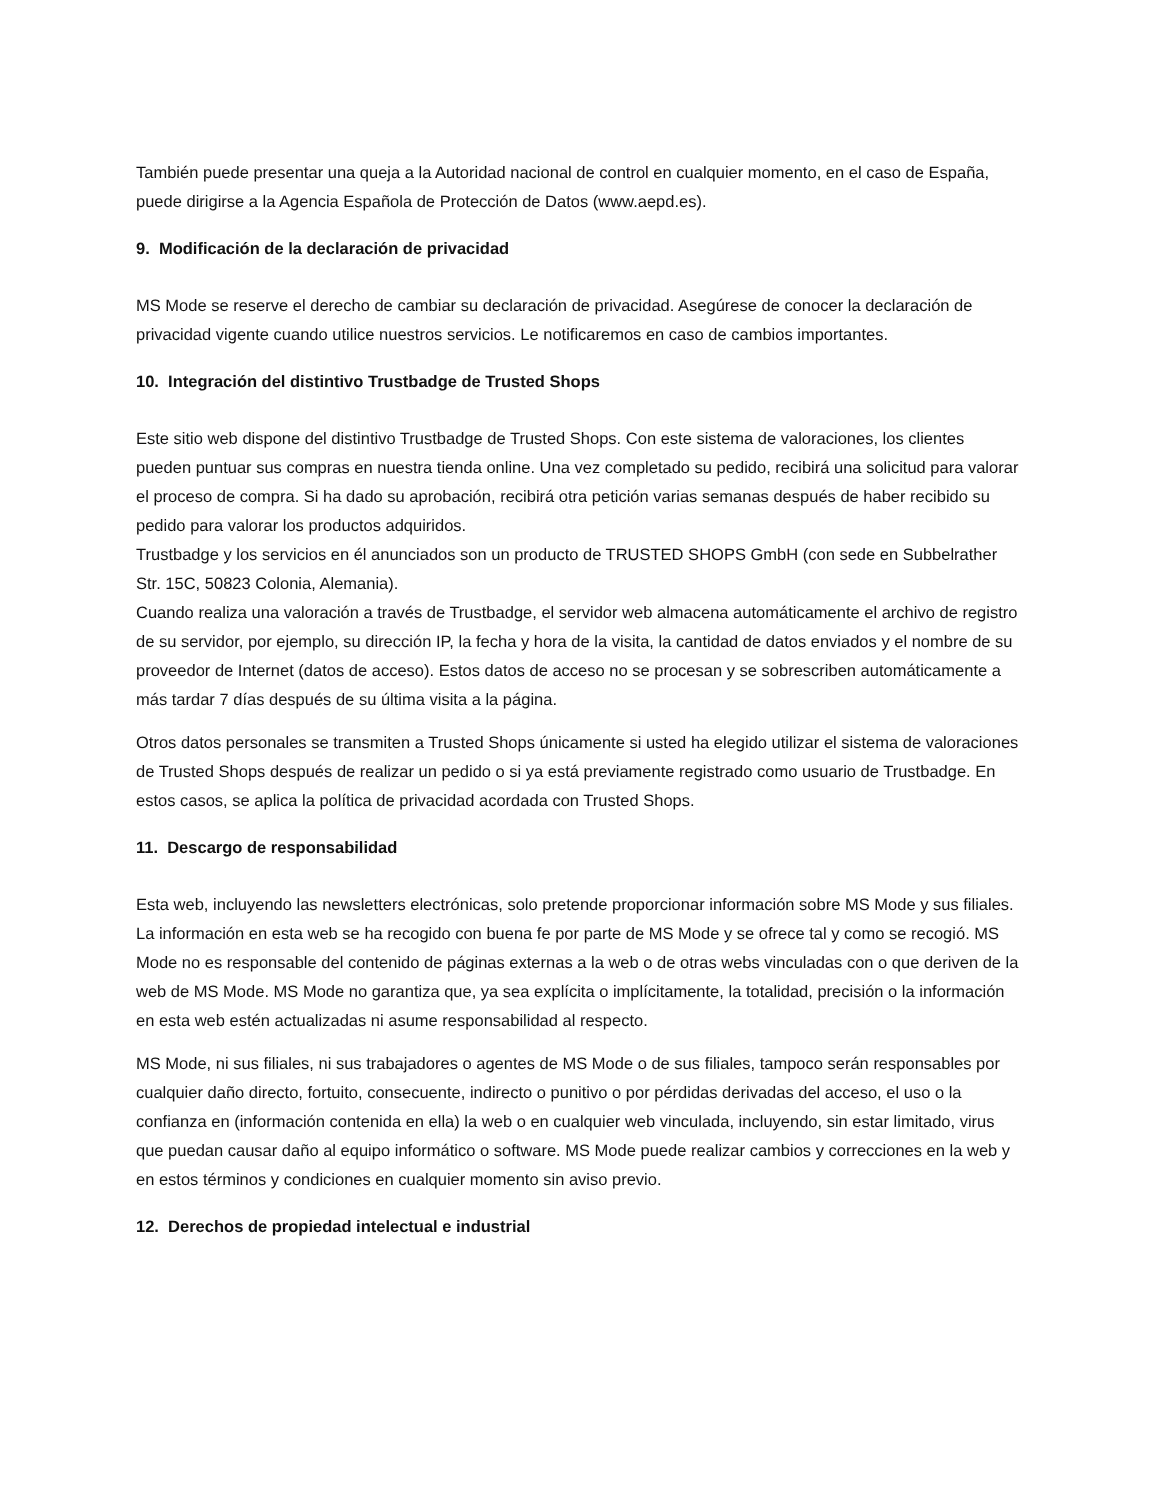También puede presentar una queja a la Autoridad nacional de control en cualquier momento, en el caso de España, puede dirigirse a la Agencia Española de Protección de Datos (www.aepd.es).
9. Modificación de la declaración de privacidad
MS Mode se reserve el derecho de cambiar su declaración de privacidad. Asegúrese de conocer la declaración de privacidad vigente cuando utilice nuestros servicios. Le notificaremos en caso de cambios importantes.
10. Integración del distintivo Trustbadge de Trusted Shops
Este sitio web dispone del distintivo Trustbadge de Trusted Shops. Con este sistema de valoraciones, los clientes pueden puntuar sus compras en nuestra tienda online. Una vez completado su pedido, recibirá una solicitud para valorar el proceso de compra. Si ha dado su aprobación, recibirá otra petición varias semanas después de haber recibido su pedido para valorar los productos adquiridos.
Trustbadge y los servicios en él anunciados son un producto de TRUSTED SHOPS GmbH (con sede en Subbelrather Str. 15C, 50823 Colonia, Alemania).
Cuando realiza una valoración a través de Trustbadge, el servidor web almacena automáticamente el archivo de registro de su servidor, por ejemplo, su dirección IP, la fecha y hora de la visita, la cantidad de datos enviados y el nombre de su proveedor de Internet (datos de acceso). Estos datos de acceso no se procesan y se sobrescriben automáticamente a más tardar 7 días después de su última visita a la página.
Otros datos personales se transmiten a Trusted Shops únicamente si usted ha elegido utilizar el sistema de valoraciones de Trusted Shops después de realizar un pedido o si ya está previamente registrado como usuario de Trustbadge. En estos casos, se aplica la política de privacidad acordada con Trusted Shops.
11. Descargo de responsabilidad
Esta web, incluyendo las newsletters electrónicas, solo pretende proporcionar información sobre MS Mode y sus filiales. La información en esta web se ha recogido con buena fe por parte de MS Mode y se ofrece tal y como se recogió. MS Mode no es responsable del contenido de páginas externas a la web o de otras webs vinculadas con o que deriven de la web de MS Mode. MS Mode no garantiza que, ya sea explícita o implícitamente, la totalidad, precisión o la información en esta web estén actualizadas ni asume responsabilidad al respecto.
MS Mode, ni sus filiales, ni sus trabajadores o agentes de MS Mode o de sus filiales, tampoco serán responsables por cualquier daño directo, fortuito, consecuente, indirecto o punitivo o por pérdidas derivadas del acceso, el uso o la confianza en (información contenida en ella) la web o en cualquier web vinculada, incluyendo, sin estar limitado, virus que puedan causar daño al equipo informático o software. MS Mode puede realizar cambios y correcciones en la web y en estos términos y condiciones en cualquier momento sin aviso previo.
12. Derechos de propiedad intelectual e industrial